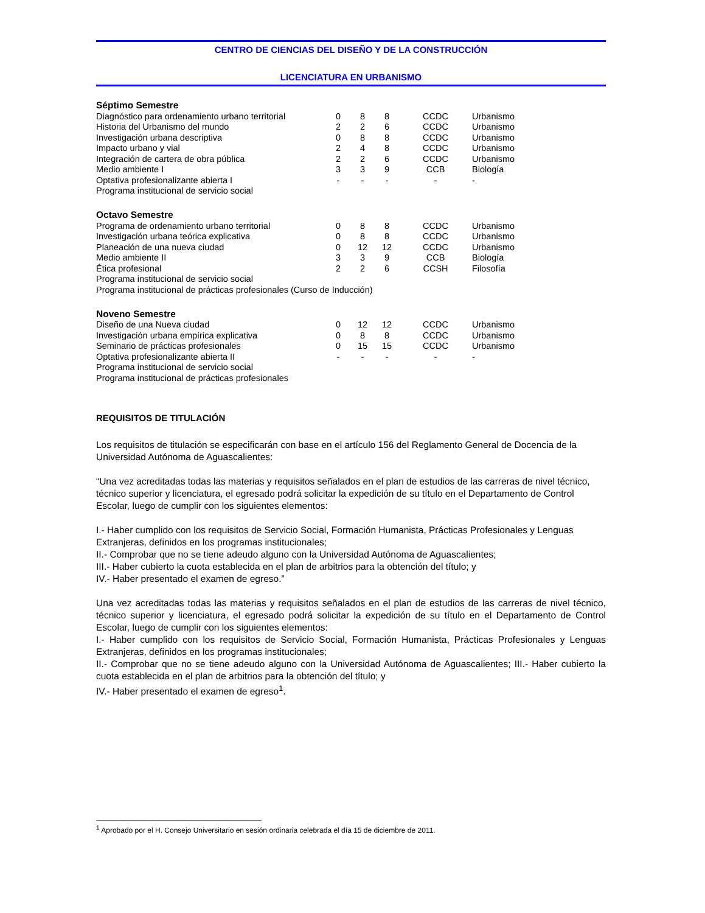CENTRO DE CIENCIAS DEL DISEÑO Y DE LA CONSTRUCCIÓN
LICENCIATURA EN URBANISMO
Séptimo Semestre
| Diagnóstico para ordenamiento urbano territorial | 0 | 8 | 8 | CCDC | Urbanismo |
| Historia del Urbanismo del mundo | 2 | 2 | 6 | CCDC | Urbanismo |
| Investigación urbana descriptiva | 0 | 8 | 8 | CCDC | Urbanismo |
| Impacto urbano y vial | 2 | 4 | 8 | CCDC | Urbanismo |
| Integración de cartera de obra pública | 2 | 2 | 6 | CCDC | Urbanismo |
| Medio ambiente I | 3 | 3 | 9 | CCB | Biología |
| Optativa profesionalizante abierta I | - | - | - | - | - |
| Programa institucional de servicio social | | | | | |
Octavo Semestre
| Programa de ordenamiento urbano territorial | 0 | 8 | 8 | CCDC | Urbanismo |
| Investigación urbana teórica explicativa | 0 | 8 | 8 | CCDC | Urbanismo |
| Planeación de una nueva ciudad | 0 | 12 | 12 | CCDC | Urbanismo |
| Medio ambiente II | 3 | 3 | 9 | CCB | Biología |
| Ética profesional | 2 | 2 | 6 | CCSH | Filosofía |
| Programa institucional de servicio social | | | | | |
| Programa institucional de prácticas profesionales (Curso de Inducción) | | | | | |
Noveno Semestre
| Diseño de una Nueva ciudad | 0 | 12 | 12 | CCDC | Urbanismo |
| Investigación urbana empírica explicativa | 0 | 8 | 8 | CCDC | Urbanismo |
| Seminario de prácticas profesionales | 0 | 15 | 15 | CCDC | Urbanismo |
| Optativa profesionalizante abierta II | - | - | - | - | - |
| Programa institucional de servicio social | | | | | |
| Programa institucional de prácticas profesionales | | | | | |
REQUISITOS DE TITULACIÓN
Los requisitos de titulación se especificarán con base en el artículo 156 del Reglamento General de Docencia de la Universidad Autónoma de Aguascalientes:
“Una vez acreditadas todas las materias y requisitos señalados en el plan de estudios de las carreras de nivel técnico, técnico superior y licenciatura, el egresado podrá solicitar la expedición de su título en el Departamento de Control Escolar, luego de cumplir con los siguientes elementos:
I.- Haber cumplido con los requisitos de Servicio Social, Formación Humanista, Prácticas Profesionales y Lenguas Extranjeras, definidos en los programas institucionales;
II.- Comprobar que no se tiene adeudo alguno con la Universidad Autónoma de Aguascalientes;
III.- Haber cubierto la cuota establecida en el plan de arbitrios para la obtención del título; y
IV.- Haber presentado el examen de egreso.”
Una vez acreditadas todas las materias y requisitos señalados en el plan de estudios de las carreras de nivel técnico, técnico superior y licenciatura, el egresado podrá solicitar la expedición de su título en el Departamento de Control Escolar, luego de cumplir con los siguientes elementos:
I.- Haber cumplido con los requisitos de Servicio Social, Formación Humanista, Prácticas Profesionales y Lenguas Extranjeras, definidos en los programas institucionales;
II.- Comprobar que no se tiene adeudo alguno con la Universidad Autónoma de Aguascalientes; III.- Haber cubierto la cuota establecida en el plan de arbitrios para la obtención del título; y
IV.- Haber presentado el examen de egreso<sup>1</sup>.
<sup>1</sup> Aprobado por el H. Consejo Universitario en sesión ordinaria celebrada el día 15 de diciembre de 2011.